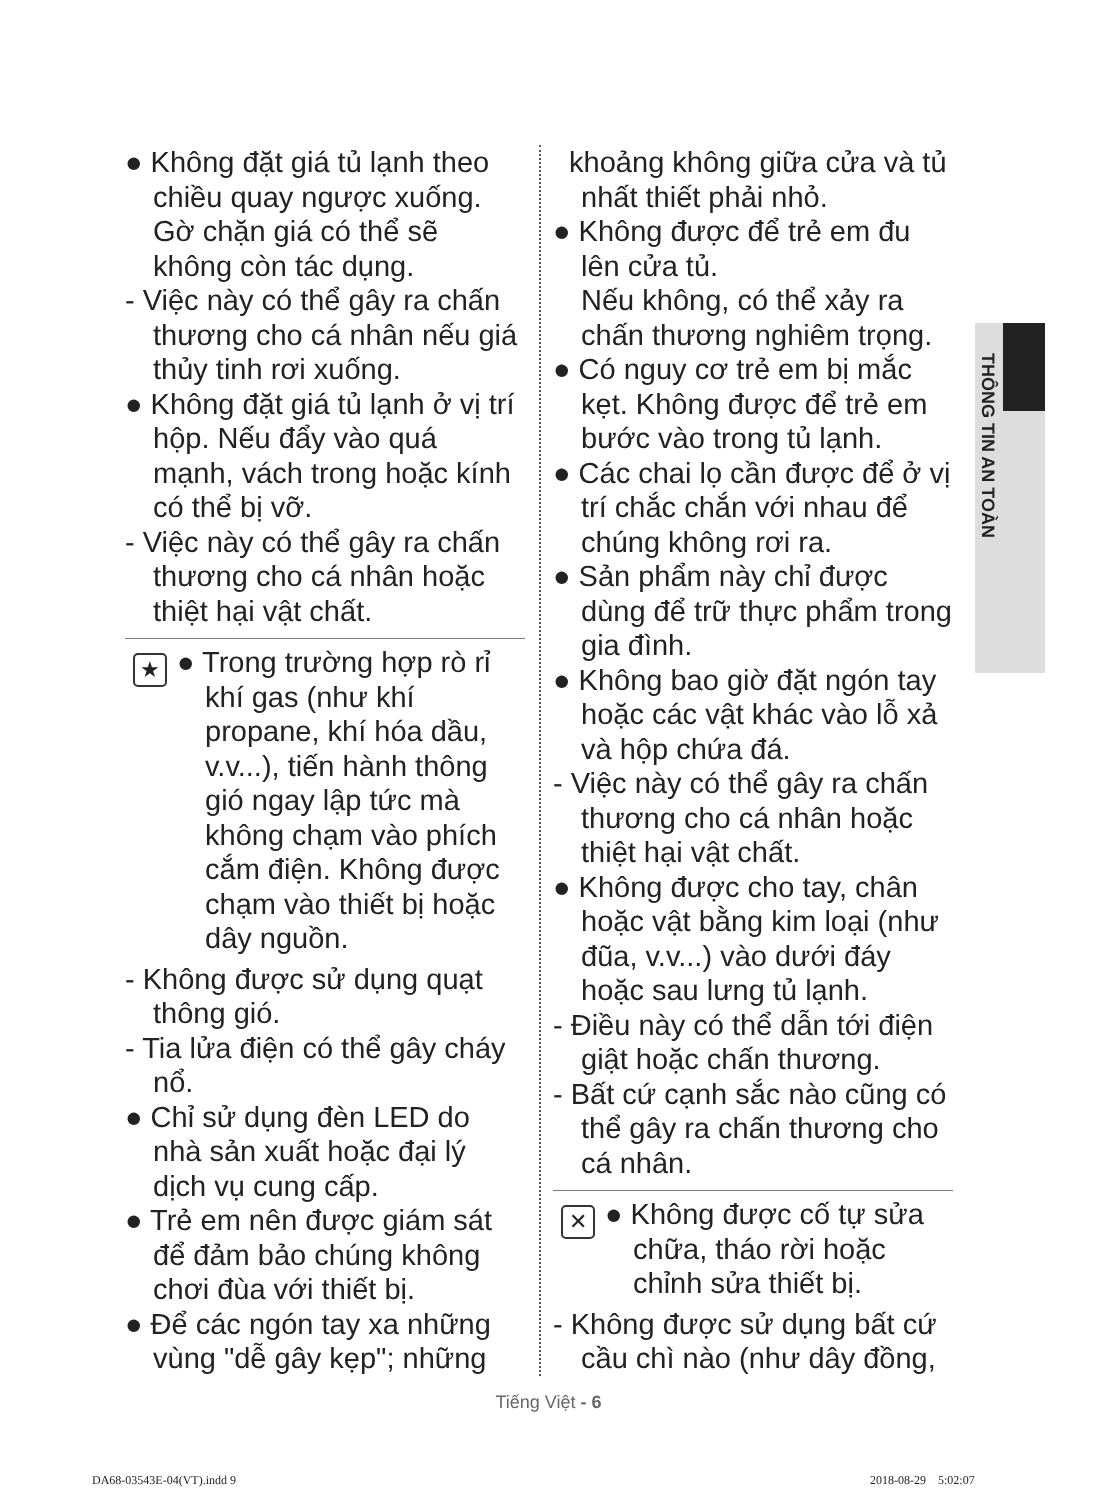● Không đặt giá tủ lạnh theo chiều quay ngược xuống. Gờ chặn giá có thể sẽ không còn tác dụng.
- Việc này có thể gây ra chấn thương cho cá nhân nếu giá thủy tinh rơi xuống.
● Không đặt giá tủ lạnh ở vị trí hộp. Nếu đẩy vào quá mạnh, vách trong hoặc kính có thể bị vỡ.
- Việc này có thể gây ra chấn thương cho cá nhân hoặc thiệt hại vật chất.
★
● Trong trường hợp rò rỉ khí gas (như khí propane, khí hóa dầu, v.v...), tiến hành thông gió ngay lập tức mà không chạm vào phích cắm điện. Không được chạm vào thiết bị hoặc dây nguồn.
- Không được sử dụng quạt thông gió.
- Tia lửa điện có thể gây cháy nổ.
● Chỉ sử dụng đèn LED do nhà sản xuất hoặc đại lý dịch vụ cung cấp.
● Trẻ em nên được giám sát để đảm bảo chúng không chơi đùa với thiết bị.
● Để các ngón tay xa những vùng "dễ gây kẹp"; những
khoảng không giữa cửa và tủ nhất thiết phải nhỏ.
● Không được để trẻ em đu lên cửa tủ.
Nếu không, có thể xảy ra chấn thương nghiêm trọng.
● Có nguy cơ trẻ em bị mắc kẹt. Không được để trẻ em bước vào trong tủ lạnh.
● Các chai lọ cần được để ở vị trí chắc chắn với nhau để chúng không rơi ra.
● Sản phẩm này chỉ được dùng để trữ thực phẩm trong gia đình.
● Không bao giờ đặt ngón tay hoặc các vật khác vào lỗ xả và hộp chứa đá.
- Việc này có thể gây ra chấn thương cho cá nhân hoặc thiệt hại vật chất.
● Không được cho tay, chân hoặc vật bằng kim loại (như đũa, v.v...) vào dưới đáy hoặc sau lưng tủ lạnh.
- Điều này có thể dẫn tới điện giật hoặc chấn thương.
- Bất cứ cạnh sắc nào cũng có thể gây ra chấn thương cho cá nhân.
✕
● Không được cố tự sửa chữa, tháo rời hoặc chỉnh sửa thiết bị.
- Không được sử dụng bất cứ cầu chì nào (như dây đồng,
THÔNG TIN AN TOÀN
Tiếng Việt - 6
DA68-03543E-04(VT).indd 9 2018-08-29 5:02:07